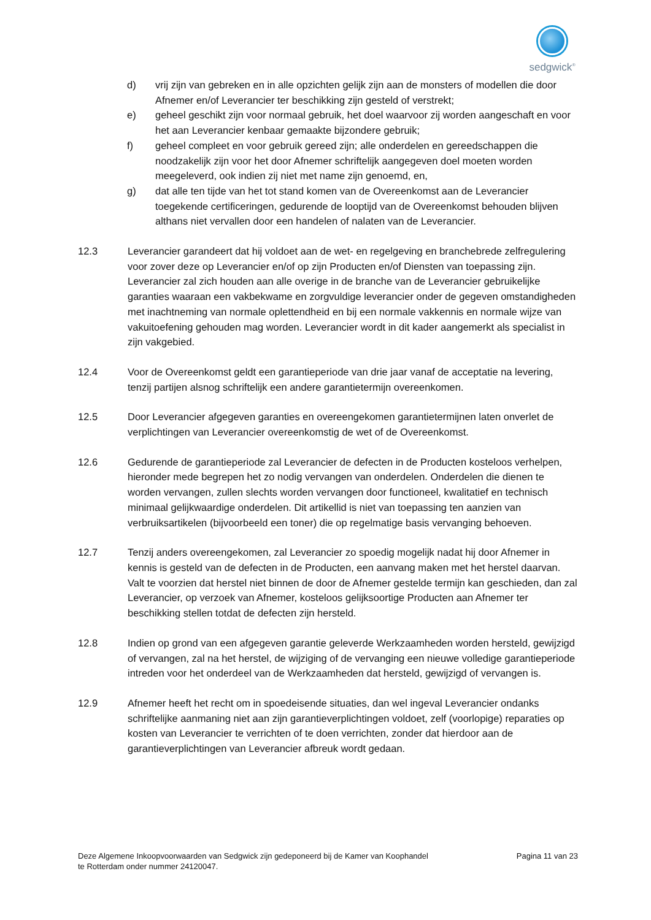sedgwick<sup>®</sup>
d) vrij zijn van gebreken en in alle opzichten gelijk zijn aan de monsters of modellen die door Afnemer en/of Leverancier ter beschikking zijn gesteld of verstrekt;
e) geheel geschikt zijn voor normaal gebruik, het doel waarvoor zij worden aangeschaft en voor het aan Leverancier kenbaar gemaakte bijzondere gebruik;
f) geheel compleet en voor gebruik gereed zijn; alle onderdelen en gereedschappen die noodzakelijk zijn voor het door Afnemer schriftelijk aangegeven doel moeten worden meegeleverd, ook indien zij niet met name zijn genoemd, en,
g) dat alle ten tijde van het tot stand komen van de Overeenkomst aan de Leverancier toegekende certificeringen, gedurende de looptijd van de Overeenkomst behouden blijven althans niet vervallen door een handelen of nalaten van de Leverancier.
12.3 Leverancier garandeert dat hij voldoet aan de wet- en regelgeving en branchebrede zelfregulering voor zover deze op Leverancier en/of op zijn Producten en/of Diensten van toepassing zijn. Leverancier zal zich houden aan alle overige in de branche van de Leverancier gebruikelijke garanties waaraan een vakbekwame en zorgvuldige leverancier onder de gegeven omstandigheden met inachtneming van normale oplettendheid en bij een normale vakkennis en normale wijze van vakuitoefening gehouden mag worden. Leverancier wordt in dit kader aangemerkt als specialist in zijn vakgebied.
12.4 Voor de Overeenkomst geldt een garantieperiode van drie jaar vanaf de acceptatie na levering, tenzij partijen alsnog schriftelijk een andere garantietermijn overeenkomen.
12.5 Door Leverancier afgegeven garanties en overeengekomen garantietermijnen laten onverlet de verplichtingen van Leverancier overeenkomstig de wet of de Overeenkomst.
12.6 Gedurende de garantieperiode zal Leverancier de defecten in de Producten kosteloos verhelpen, hieronder mede begrepen het zo nodig vervangen van onderdelen. Onderdelen die dienen te worden vervangen, zullen slechts worden vervangen door functioneel, kwalitatief en technisch minimaal gelijkwaardige onderdelen. Dit artikellid is niet van toepassing ten aanzien van verbruiksartikelen (bijvoorbeeld een toner) die op regelmatige basis vervanging behoeven.
12.7 Tenzij anders overeengekomen, zal Leverancier zo spoedig mogelijk nadat hij door Afnemer in kennis is gesteld van de defecten in de Producten, een aanvang maken met het herstel daarvan. Valt te voorzien dat herstel niet binnen de door de Afnemer gestelde termijn kan geschieden, dan zal Leverancier, op verzoek van Afnemer, kosteloos gelijksoortige Producten aan Afnemer ter beschikking stellen totdat de defecten zijn hersteld.
12.8 Indien op grond van een afgegeven garantie geleverde Werkzaamheden worden hersteld, gewijzigd of vervangen, zal na het herstel, de wijziging of de vervanging een nieuwe volledige garantieperiode intreden voor het onderdeel van de Werkzaamheden dat hersteld, gewijzigd of vervangen is.
12.9 Afnemer heeft het recht om in spoedeisende situaties, dan wel ingeval Leverancier ondanks schriftelijke aanmaning niet aan zijn garantieverplichtingen voldoet, zelf (voorlopige) reparaties op kosten van Leverancier te verrichten of te doen verrichten, zonder dat hierdoor aan de garantieverplichtingen van Leverancier afbreuk wordt gedaan.
Deze Algemene Inkoopvoorwaarden van Sedgwick zijn gedeponeerd bij de Kamer van Koophandel
te Rotterdam onder nummer 24120047.
Pagina 11 van 23